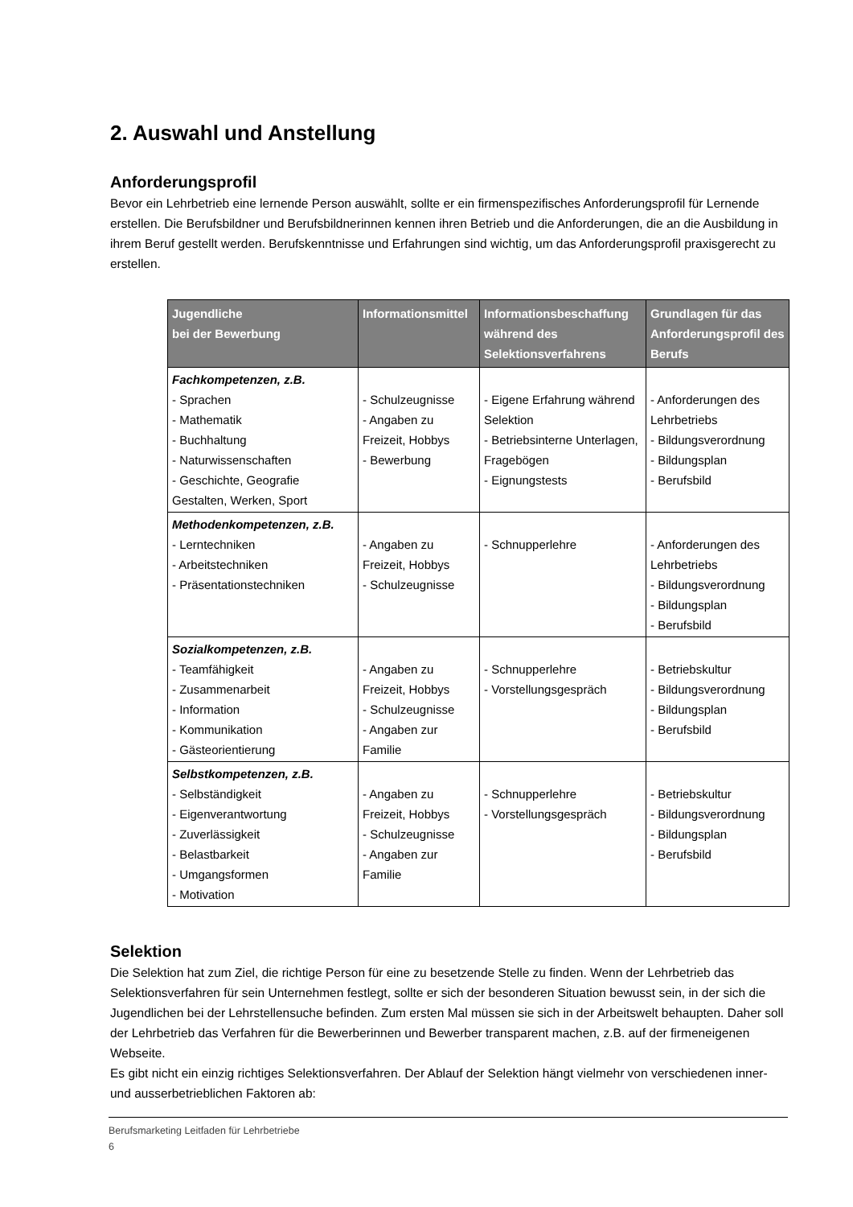2. Auswahl und Anstellung
Anforderungsprofil
Bevor ein Lehrbetrieb eine lernende Person auswählt, sollte er ein firmenspezifisches Anforderungsprofil für Lernende erstellen. Die Berufsbildner und Berufsbildnerinnen kennen ihren Betrieb und die Anforderungen, die an die Ausbildung in ihrem Beruf gestellt werden. Berufskenntnisse und Erfahrungen sind wichtig, um das Anforderungsprofil praxisgerecht zu erstellen.
| Jugendliche bei der Bewerbung | Informationsmittel | Informationsbeschaffung während des Selektionsverfahrens | Grundlagen für das Anforderungsprofil des Berufs |
| --- | --- | --- | --- |
| Fachkompetenzen, z.B. - Sprachen - Mathematik - Buchhaltung - Naturwissenschaften - Geschichte, Geografie Gestalten, Werken, Sport | - Schulzeugnisse - Angaben zu Freizeit, Hobbys - Bewerbung | - Eigene Erfahrung während Selektion - Betriebsinterne Unterlagen, Fragebögen - Eignungstests | - Anforderungen des Lehrbetriebs - Bildungsverordnung - Bildungsplan - Berufsbild |
| Methodenkompetenzen, z.B. - Lerntechniken - Arbeitstechniken - Präsentationstechniken | - Angaben zu Freizeit, Hobbys - Schulzeugnisse | - Schnupperlehre | - Anforderungen des Lehrbetriebs - Bildungsverordnung - Bildungsplan - Berufsbild |
| Sozialkompetenzen, z.B. - Teamfähigkeit - Zusammenarbeit - Information - Kommunikation - Gästeorientierung | - Angaben zu Freizeit, Hobbys - Schulzeugnisse - Angaben zur Familie | - Schnupperlehre - Vorstellungsgespräch | - Betriebskultur - Bildungsverordnung - Bildungsplan - Berufsbild |
| Selbstkompetenzen, z.B. - Selbständigkeit - Eigenverantwortung - Zuverlässigkeit - Belastbarkeit - Umgangsformen - Motivation | - Angaben zu Freizeit, Hobbys - Schulzeugnisse - Angaben zur Familie | - Schnupperlehre - Vorstellungsgespräch | - Betriebskultur - Bildungsverordnung - Bildungsplan - Berufsbild |
Selektion
Die Selektion hat zum Ziel, die richtige Person für eine zu besetzende Stelle zu finden. Wenn der Lehrbetrieb das Selektionsverfahren für sein Unternehmen festlegt, sollte er sich der besonderen Situation bewusst sein, in der sich die Jugendlichen bei der Lehrstellensuche befinden. Zum ersten Mal müssen sie sich in der Arbeitswelt behaupten. Daher soll der Lehrbetrieb das Verfahren für die Bewerberinnen und Bewerber transparent machen, z.B. auf der firmeneigenen Webseite.
Es gibt nicht ein einzig richtiges Selektionsverfahren. Der Ablauf der Selektion hängt vielmehr von verschiedenen inner- und ausserbetrieblichen Faktoren ab:
Berufsmarketing Leitfaden für Lehrbetriebe
6